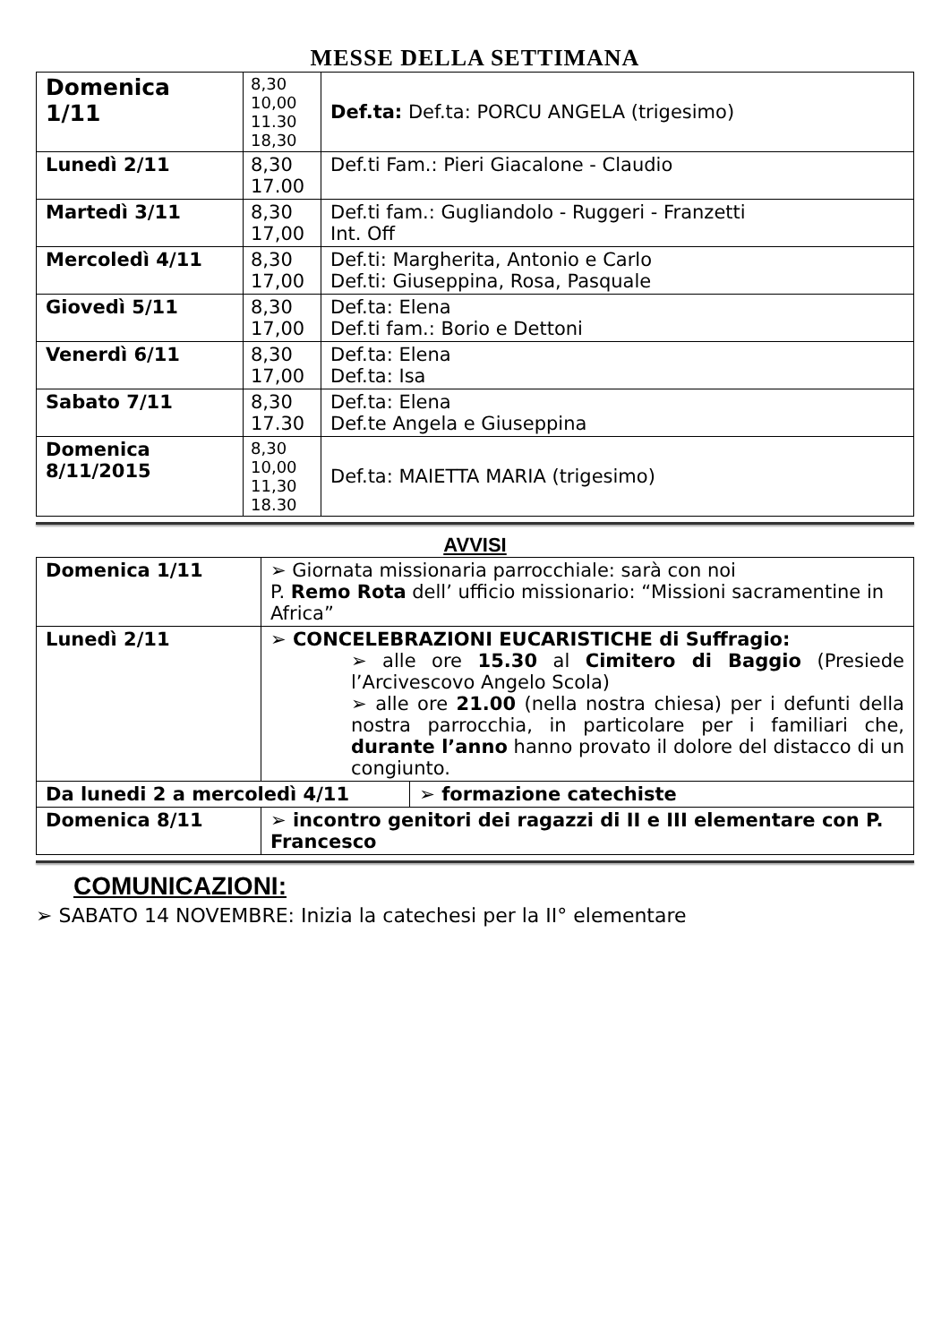MESSE DELLA SETTIMANA
| Domenica 1/11 | 8,30 10,00 11.30 18,30 | Def.ta: Def.ta: PORCU ANGELA (trigesimo) |
| Lunedì 2/11 | 8,30 17.00 | Def.ti Fam.: Pieri Giacalone - Claudio |
| Martedì 3/11 | 8,30 17,00 | Def.ti fam.: Gugliandolo - Ruggeri - Franzetti Int. Off |
| Mercoledì 4/11 | 8,30 17,00 | Def.ti: Margherita, Antonio e Carlo Def.ti: Giuseppina, Rosa, Pasquale |
| Giovedì 5/11 | 8,30 17,00 | Def.ta: Elena Def.ti fam.: Borio e Dettoni |
| Venerdì 6/11 | 8,30 17,00 | Def.ta: Elena Def.ta: Isa |
| Sabato 7/11 | 8,30 17.30 | Def.ta: Elena Def.te Angela e Giuseppina |
| Domenica 8/11/2015 | 8,30 10,00 11,30 18.30 | Def.ta: MAIETTA MARIA (trigesimo) |
AVVISI
| Domenica 1/11 | ➢ Giornata missionaria parrocchiale: sarà con noi P. Remo Rota dell’ ufficio missionario: “Missioni sacramentine in Africa” | |
| Lunedì 2/11 | ➢ CONCELEBRAZIONI EUCARISTICHE di Suffragio: ➢ alle ore 15.30 al Cimitero di Baggio (Presiede l’Arcivescovo Angelo Scola) ➢ alle ore 21.00 (nella nostra chiesa) per i defunti della nostra parrocchia, in particolare per i familiari che, durante l’anno hanno provato il dolore del distacco di un congiunto. | |
| Da lunedi 2 a mercoledì 4/11 | | ➢ formazione catechiste |
| Domenica 8/11 | ➢ incontro genitori dei ragazzi di II e III elementare con P. Francesco | |
COMUNICAZIONI:
➢ SABATO 14 NOVEMBRE: Inizia la catechesi per la II° elementare